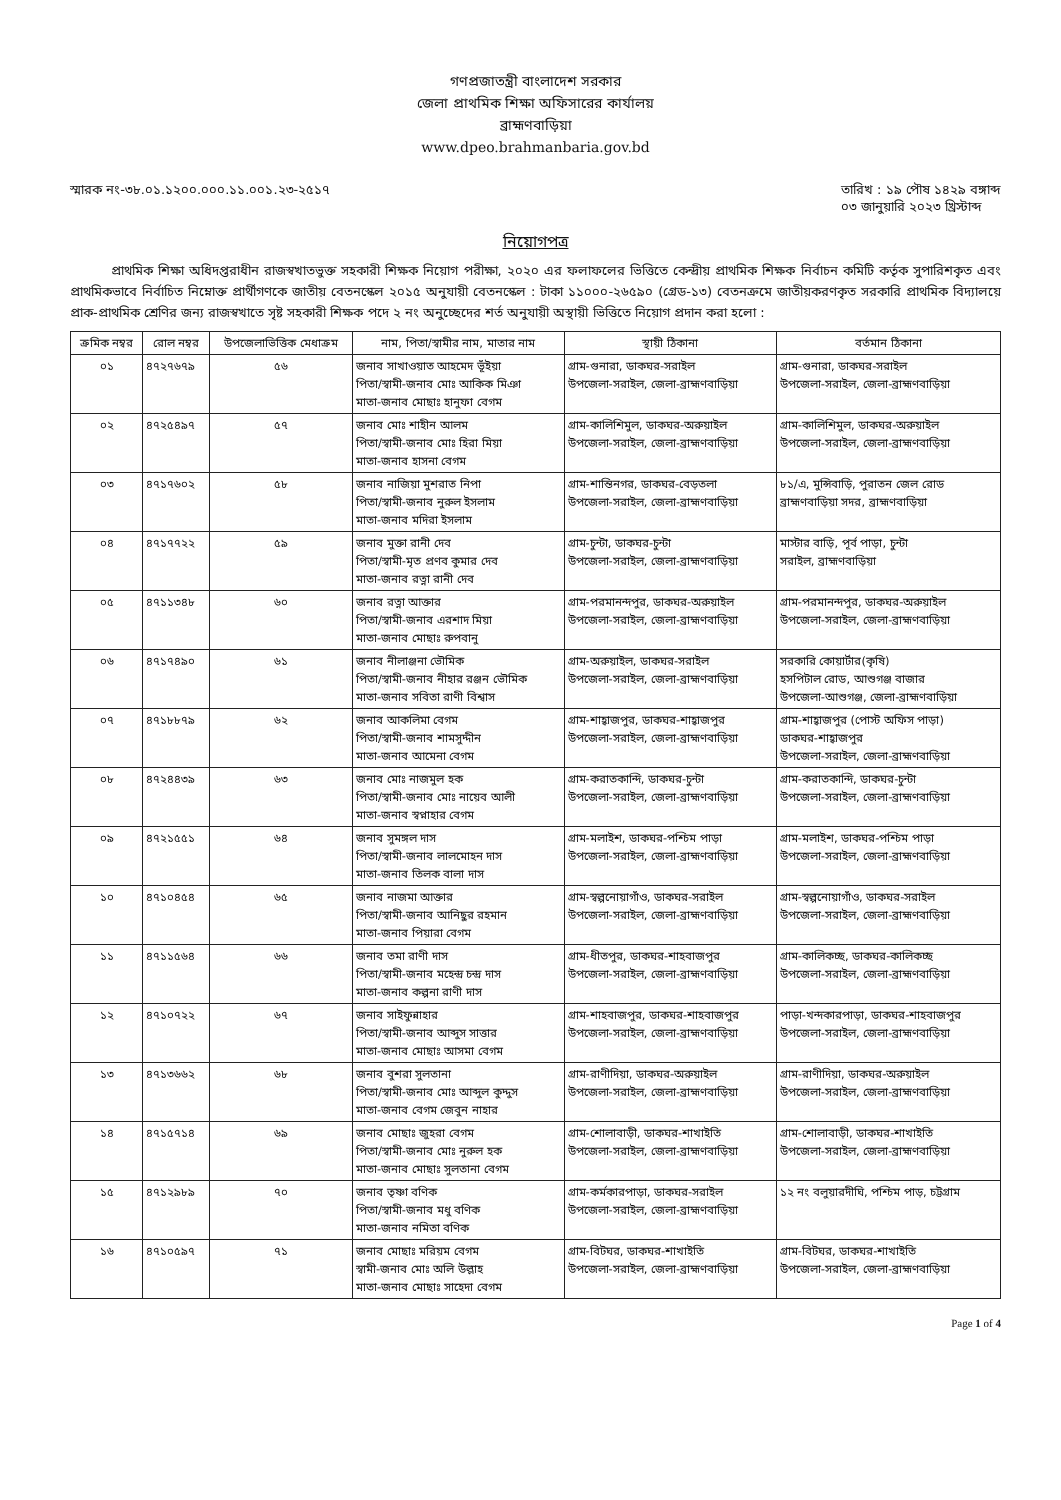গণপ্রজাতন্ত্রী বাংলাদেশ সরকার
জেলা প্রাথমিক শিক্ষা অফিসারের কার্যালয়
ব্রাহ্মণবাড়িয়া
www.dpeo.brahmanbaria.gov.bd
স্মারক নং-৩৮.০১.১২০০.০০০.১১.০০১.২৩-২৫১৭
তারিখ : ১৯ পৌষ ১৪২৯ বঙ্গাব্দ
০৩ জানুয়ারি ২০২৩ খ্রিস্টাব্দ
নিয়োগপত্র
প্রাথমিক শিক্ষা অধিদপ্তরাধীন রাজস্বখাতভুক্ত সহকারী শিক্ষক নিয়োগ পরীক্ষা, ২০২০ এর ফলাফলের ভিত্তিতে কেন্দ্রীয় প্রাথমিক শিক্ষক নির্বাচন কমিটি কর্তৃক সুপারিশকৃত এবং প্রাথমিকভাবে নির্বাচিত নিম্নোক্ত প্রার্থীগণকে জাতীয় বেতনস্কেল ২০১৫ অনুযায়ী বেতনস্কেল : টাকা ১১০০০-২৬৫৯০ (গ্রেড-১৩) বেতনক্রমে জাতীয়করণকৃত সরকারি প্রাথমিক বিদ্যালয়ে প্রাক-প্রাথমিক শ্রেণির জন্য রাজস্বখাতে সৃষ্ট সহকারী শিক্ষক পদে ২ নং অনুচ্ছেদের শর্ত অনুযায়ী অস্থায়ী ভিত্তিতে নিয়োগ প্রদান করা হলো :
| ক্রমিক নম্বর | রোল নম্বর | উপজেলাভিত্তিক মেধাক্রম | নাম, পিতা/স্বামীর নাম, মাতার নাম | স্থায়ী ঠিকানা | বর্তমান ঠিকানা |
| --- | --- | --- | --- | --- | --- |
| ০১ | ৪৭২৭৬৭৯ | ৫৬ | জনাব সাখাওয়াত আহমেদ ভূঁইয়া পিতা/স্বামী-জনাব মোঃ আকিক মিঞা মাতা-জনাব মোছাঃ হানুফা বেগম | গ্রাম-গুনারা, ডাকঘর-সরাইল উপজেলা-সরাইল, জেলা-ব্রাহ্মণবাড়িয়া | গ্রাম-গুনারা, ডাকঘর-সরাইল উপজেলা-সরাইল, জেলা-ব্রাহ্মণবাড়িয়া |
| ০২ | ৪৭২৫৪৯৭ | ৫৭ | জনাব মোঃ শাহীন আলম পিতা/স্বামী-জনাব মোঃ হিরা মিয়া মাতা-জনাব হাসনা বেগম | গ্রাম-কালিশিমুল, ডাকঘর-অরুয়াইল উপজেলা-সরাইল, জেলা-ব্রাহ্মণবাড়িয়া | গ্রাম-কালিশিমুল, ডাকঘর-অরুয়াইল উপজেলা-সরাইল, জেলা-ব্রাহ্মণবাড়িয়া |
| ০৩ | ৪৭১৭৬০২ | ৫৮ | জনাব নাজিয়া মুশরাত নিপা পিতা/স্বামী-জনাব নুরুল ইসলাম মাতা-জনাব মদিরা ইসলাম | গ্রাম-শান্তিনগর, ডাকঘর-বেড়তলা উপজেলা-সরাইল, জেলা-ব্রাহ্মণবাড়িয়া | ৮১/এ, মুন্সিবাড়ি, পুরাতন জেল রোড ব্রাহ্মণবাড়িয়া সদর, ব্রাহ্মণবাড়িয়া |
| ০৪ | ৪৭১৭৭২২ | ৫৯ | জনাব মুক্তা রানী দেব পিতা/স্বামী-মৃত প্রণব কুমার দেব মাতা-জনাব রত্না রানী দেব | গ্রাম-চুন্টা, ডাকঘর-চুন্টা উপজেলা-সরাইল, জেলা-ব্রাহ্মণবাড়িয়া | মাস্টার বাড়ি, পূর্ব পাড়া, চুন্টা সরাইল, ব্রাহ্মণবাড়িয়া |
| ০৫ | ৪৭১১৩৪৮ | ৬০ | জনাব রত্না আক্তার পিতা/স্বামী-জনাব এরশাদ মিয়া মাতা-জনাব মোছাঃ রুপবানু | গ্রাম-পরমানন্দপুর, ডাকঘর-অরুয়াইল উপজেলা-সরাইল, জেলা-ব্রাহ্মণবাড়িয়া | গ্রাম-পরমানন্দপুর, ডাকঘর-অরুয়াইল উপজেলা-সরাইল, জেলা-ব্রাহ্মণবাড়িয়া |
| ০৬ | ৪৭১৭৪৯০ | ৬১ | জনাব নীলাঞ্জনা ভৌমিক পিতা/স্বামী-জনাব নীহার রঞ্জন ভৌমিক মাতা-জনাব সবিতা রাণী বিশ্বাস | গ্রাম-অরুয়াইল, ডাকঘর-সরাইল উপজেলা-সরাইল, জেলা-ব্রাহ্মণবাড়িয়া | সরকারি কোয়ার্টার(কৃষি) হসপিটাল রোড, আশুগঞ্জ বাজার উপজেলা-আশুগঞ্জ, জেলা-ব্রাহ্মণবাড়িয়া |
| ০৭ | ৪৭১৮৮৭৯ | ৬২ | জনাব আকলিমা বেগম পিতা/স্বামী-জনাব শামসুদ্দীন মাতা-জনাব আমেনা বেগম | গ্রাম-শাহ্বাজপুর, ডাকঘর-শাহ্বাজপুর উপজেলা-সরাইল, জেলা-ব্রাহ্মণবাড়িয়া | গ্রাম-শাহ্বাজপুর (পোস্ট অফিস পাড়া) ডাকঘর-শাহ্বাজপুর উপজেলা-সরাইল, জেলা-ব্রাহ্মণবাড়িয়া |
| ০৮ | ৪৭২৪৪৩৯ | ৬৩ | জনাব মোঃ নাজমুল হক পিতা/স্বামী-জনাব মোঃ নায়েব আলী মাতা-জনাব স্বপ্নাহার বেগম | গ্রাম-করাতকান্দি, ডাকঘর-চুন্টা উপজেলা-সরাইল, জেলা-ব্রাহ্মণবাড়িয়া | গ্রাম-করাতকান্দি, ডাকঘর-চুন্টা উপজেলা-সরাইল, জেলা-ব্রাহ্মণবাড়িয়া |
| ০৯ | ৪৭২১৫৫১ | ৬৪ | জনাব সুমঙ্গল দাস পিতা/স্বামী-জনাব লালমোহন দাস মাতা-জনাব তিলক বালা দাস | গ্রাম-মলাইশ, ডাকঘর-পশ্চিম পাড়া উপজেলা-সরাইল, জেলা-ব্রাহ্মণবাড়িয়া | গ্রাম-মলাইশ, ডাকঘর-পশ্চিম পাড়া উপজেলা-সরাইল, জেলা-ব্রাহ্মণবাড়িয়া |
| ১০ | ৪৭১০৪৫৪ | ৬৫ | জনাব নাজমা আক্তার পিতা/স্বামী-জনাব আনিছুর রহমান মাতা-জনাব পিয়ারা বেগম | গ্রাম-স্বল্পনোয়াগাঁও, ডাকঘর-সরাইল উপজেলা-সরাইল, জেলা-ব্রাহ্মণবাড়িয়া | গ্রাম-স্বল্পনোয়াগাঁও, ডাকঘর-সরাইল উপজেলা-সরাইল, জেলা-ব্রাহ্মণবাড়িয়া |
| ১১ | ৪৭১১৫৬৪ | ৬৬ | জনাব তমা রাণী দাস পিতা/স্বামী-জনাব মহেন্দ্র চন্দ্র দাস মাতা-জনাব কল্পনা রাণী দাস | গ্রাম-ধীতপুর, ডাকঘর-শাহবাজপুর উপজেলা-সরাইল, জেলা-ব্রাহ্মণবাড়িয়া | গ্রাম-কালিকচ্ছ, ডাকঘর-কালিকচ্ছ উপজেলা-সরাইল, জেলা-ব্রাহ্মণবাড়িয়া |
| ১২ | ৪৭১০৭২২ | ৬৭ | জনাব সাইফুন্নাহার পিতা/স্বামী-জনাব আব্দুস সাত্তার মাতা-জনাব মোছাঃ আসমা বেগম | গ্রাম-শাহবাজপুর, ডাকঘর-শাহবাজপুর উপজেলা-সরাইল, জেলা-ব্রাহ্মণবাড়িয়া | পাড়া-খন্দকারপাড়া, ডাকঘর-শাহবাজপুর উপজেলা-সরাইল, জেলা-ব্রাহ্মণবাড়িয়া |
| ১৩ | ৪৭১৩৬৬২ | ৬৮ | জনাব বুশরা সুলতানা পিতা/স্বামী-জনাব মোঃ আব্দুল কুদ্দুস মাতা-জনাব বেগম জেবুন নাহার | গ্রাম-রাণীদিয়া, ডাকঘর-অরুয়াইল উপজেলা-সরাইল, জেলা-ব্রাহ্মণবাড়িয়া | গ্রাম-রাণীদিয়া, ডাকঘর-অরুয়াইল উপজেলা-সরাইল, জেলা-ব্রাহ্মণবাড়িয়া |
| ১৪ | ৪৭১৫৭১৪ | ৬৯ | জনাব মোছাঃ জুহরা বেগম পিতা/স্বামী-জনাব মোঃ নুরুল হক মাতা-জনাব মোছাঃ সুলতানা বেগম | গ্রাম-শোলাবাড়ী, ডাকঘর-শাখাইতি উপজেলা-সরাইল, জেলা-ব্রাহ্মণবাড়িয়া | গ্রাম-শোলাবাড়ী, ডাকঘর-শাখাইতি উপজেলা-সরাইল, জেলা-ব্রাহ্মণবাড়িয়া |
| ১৫ | ৪৭১২৯৮৯ | ৭০ | জনাব তৃষ্ণা বণিক পিতা/স্বামী-জনাব মধু বণিক মাতা-জনাব নমিতা বণিক | গ্রাম-কর্মকারপাড়া, ডাকঘর-সরাইল উপজেলা-সরাইল, জেলা-ব্রাহ্মণবাড়িয়া | ১২ নং বলুয়ারদীঘি, পশ্চিম পাড়, চট্টগ্রাম |
| ১৬ | ৪৭১০৫৯৭ | ৭১ | জনাব মোছাঃ মরিয়ম বেগম স্বামী-জনাব মোঃ অলি উল্লাহ মাতা-জনাব মোছাঃ সাহেদা বেগম | গ্রাম-বিটঘর, ডাকঘর-শাখাইতি উপজেলা-সরাইল, জেলা-ব্রাহ্মণবাড়িয়া | গ্রাম-বিটঘর, ডাকঘর-শাখাইতি উপজেলা-সরাইল, জেলা-ব্রাহ্মণবাড়িয়া |
Page 1 of 4